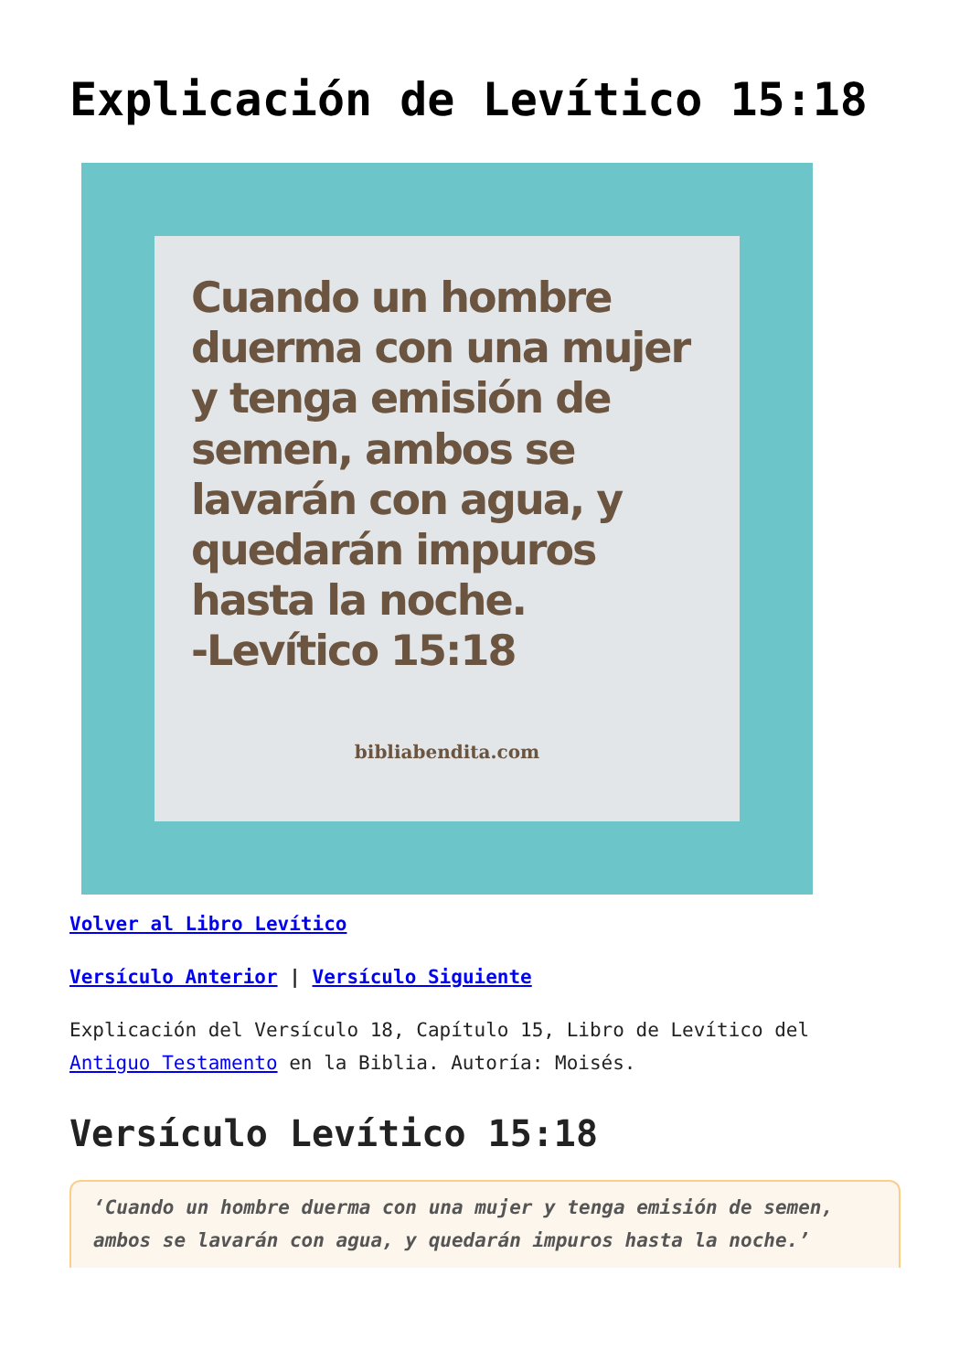Explicación de Levítico 15:18
Cuando un hombre duerma con una mujer y tenga emisión de semen, ambos se lavarán con agua, y quedarán impuros hasta la noche.
-Levítico 15:18
bibliabendita.com
Volver al Libro Levítico
Versículo Anterior | Versículo Siguiente
Explicación del Versículo 18, Capítulo 15, Libro de Levítico del Antiguo Testamento en la Biblia. Autoría: Moisés.
Versículo Levítico 15:18
‘Cuando un hombre duerma con una mujer y tenga emisión de semen, ambos se lavarán con agua, y quedarán impuros hasta la noche.’